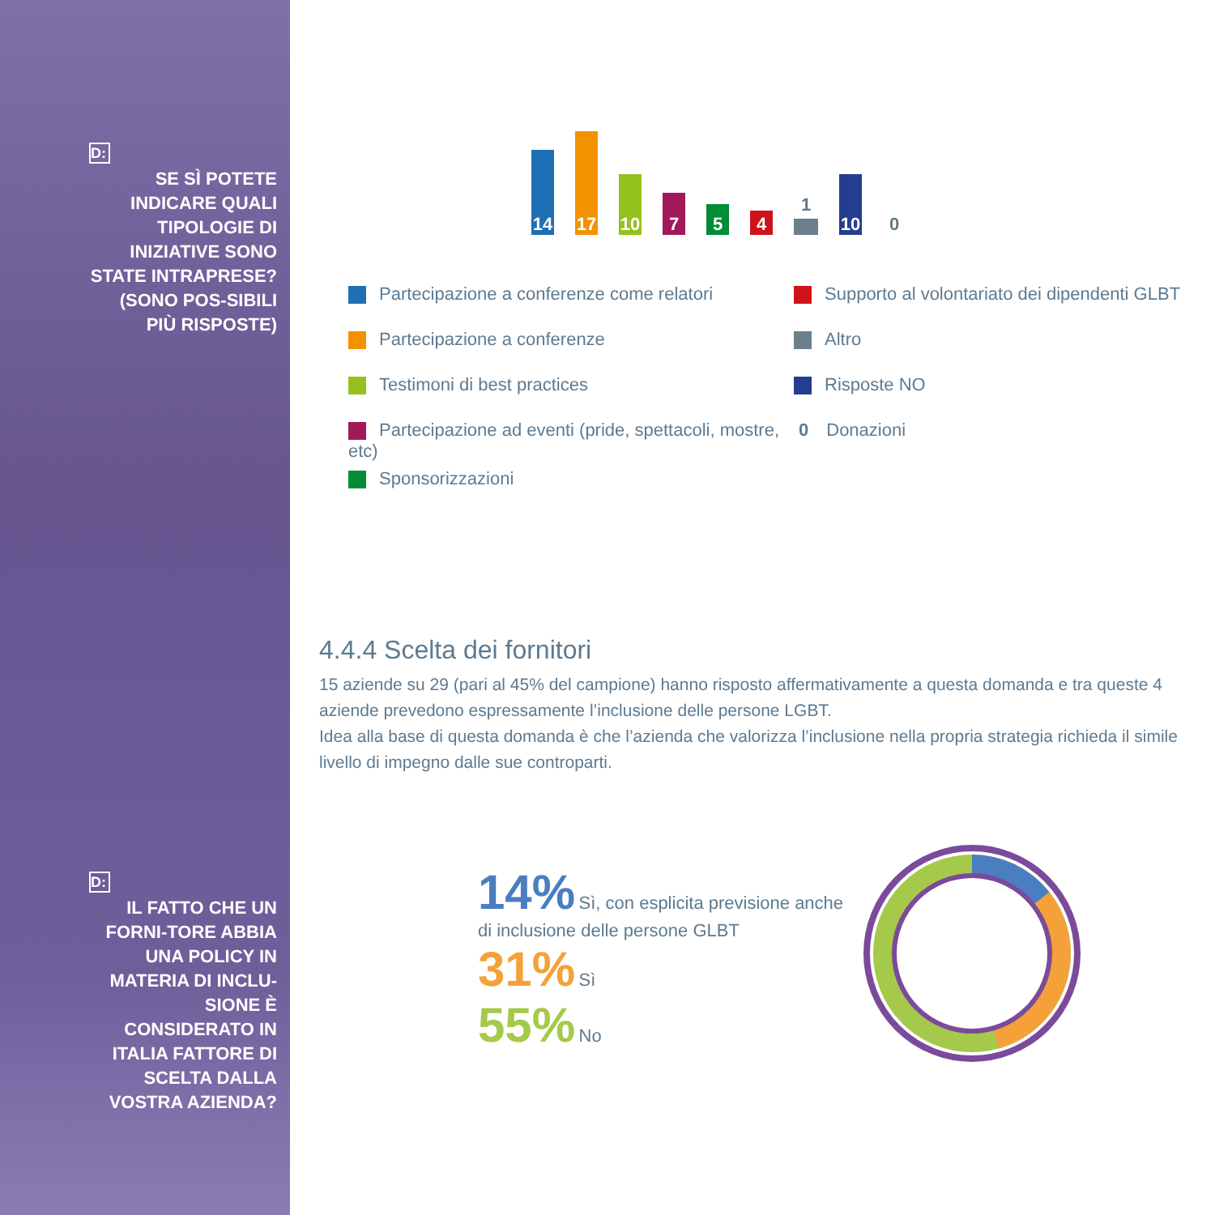D:
SE SÌ POTETE INDICARE QUALI TIPOLOGIE DI INIZIATIVE SONO STATE INTRAPRESE? (SONO POS-SIBILI PIÙ RISPOSTE)
D:
IL FATTO CHE UN FORNI-TORE ABBIA UNA POLICY IN MATERIA DI INCLU-SIONE È CONSIDERATO IN ITALIA FATTORE DI SCELTA DALLA VOSTRA AZIENDA?
14
17
10
7
5
4
1
10
0
Partecipazione a conferenze come relatori
Partecipazione a conferenze
Testimoni di best practices
Partecipazione ad eventi (pride, spettacoli, mostre, etc)
Sponsorizzazioni
Supporto al volontariato dei dipendenti GLBT
Altro
Risposte NO
0 Donazioni
4.4.4 Scelta dei fornitori
15 aziende su 29 (pari al 45% del campione) hanno risposto affermativamente a questa domanda e tra queste 4 aziende prevedono espressamente l’inclusione delle persone LGBT.
Idea alla base di questa domanda è che l’azienda che valorizza l’inclusione nella propria strategia richieda il simile livello di impegno dalle sue controparti.
14% Sì, con esplicita previsione anche di inclusione delle persone GLBT
31% Sì
55% No